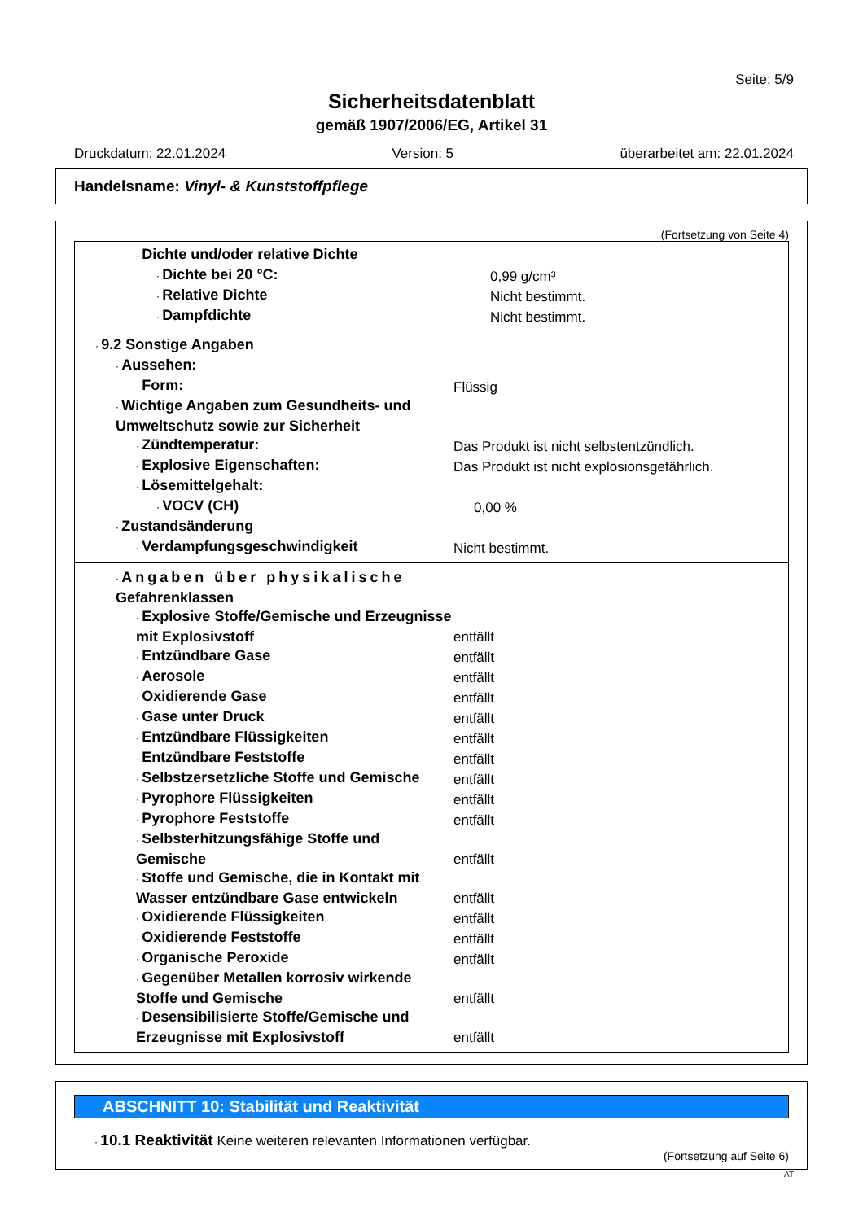Seite: 5/9
Sicherheitsdatenblatt
gemäß 1907/2006/EG, Artikel 31
Druckdatum: 22.01.2024 Version: 5 überarbeitet am: 22.01.2024
Handelsname: Vinyl- & Kunststoffpflege
(Fortsetzung von Seite 4)
· Dichte und/oder relative Dichte
· Dichte bei 20 °C:
0,99 g/cm³
· Relative Dichte
Nicht bestimmt.
· Dampfdichte
Nicht bestimmt.
· 9.2 Sonstige Angaben
· Aussehen:
· Form:
Flüssig
· Wichtige Angaben zum Gesundheits- und Umweltschutz sowie zur Sicherheit
· Zündtemperatur:
Das Produkt ist nicht selbstentzündlich.
· Explosive Eigenschaften:
Das Produkt ist nicht explosionsgefährlich.
· Lösemittelgehalt:
· VOCV (CH)
0,00 %
· Zustandsänderung
· Verdampfungsgeschwindigkeit
Nicht bestimmt.
· Angaben über physikalische Gefahrenklassen
· Explosive Stoffe/Gemische und Erzeugnisse mit Explosivstoff
entfällt
· Entzündbare Gase
entfällt
· Aerosole
entfällt
· Oxidierende Gase
entfällt
· Gase unter Druck
entfällt
· Entzündbare Flüssigkeiten
entfällt
· Entzündbare Feststoffe
entfällt
· Selbstzersetzliche Stoffe und Gemische
entfällt
· Pyrophore Flüssigkeiten
entfällt
· Pyrophore Feststoffe
entfällt
· Selbsterhitzungsfähige Stoffe und Gemische
entfällt
· Stoffe und Gemische, die in Kontakt mit Wasser entzündbare Gase entwickeln
entfällt
· Oxidierende Flüssigkeiten
entfällt
· Oxidierende Feststoffe
entfällt
· Organische Peroxide
entfällt
· Gegenüber Metallen korrosiv wirkende Stoffe und Gemische
entfällt
· Desensibilisierte Stoffe/Gemische und Erzeugnisse mit Explosivstoff
entfällt
ABSCHNITT 10: Stabilität und Reaktivität
· 10.1 Reaktivität Keine weiteren relevanten Informationen verfügbar.
(Fortsetzung auf Seite 6)
AT